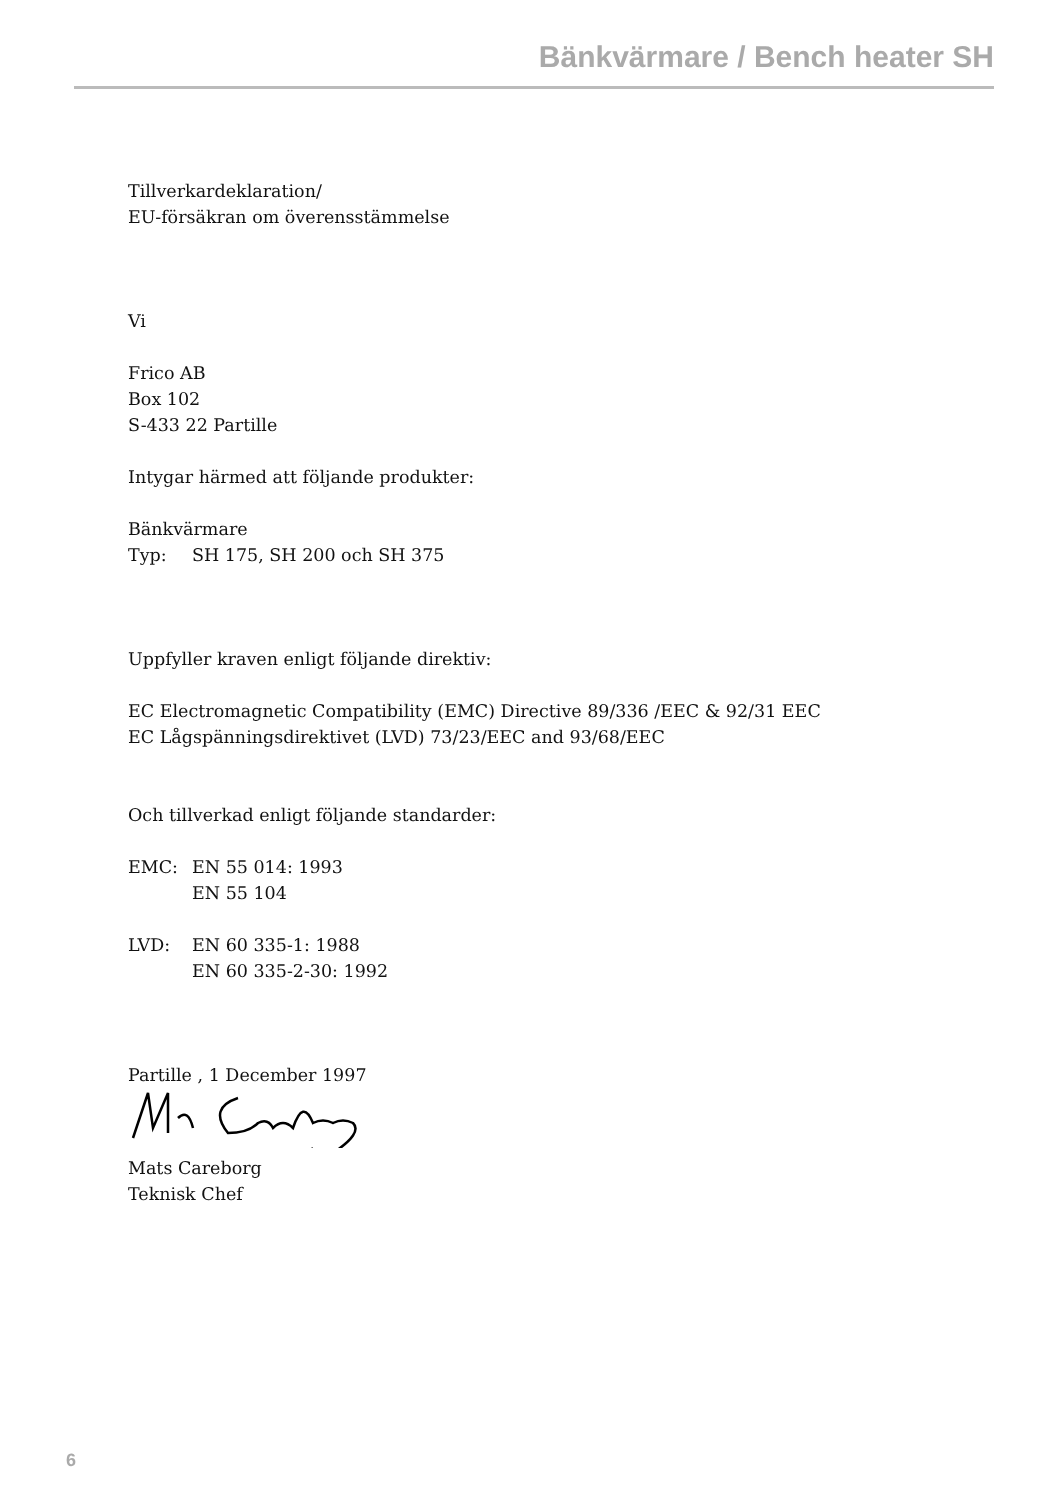Bänkvärmare / Bench heater SH
Tillverkardeklaration/
EU-försäkran om överensstämmelse
Vi
Frico AB
Box 102
S-433 22 Partille
Intygar härmed att följande produkter:
Bänkvärmare
Typ: SH 175, SH 200 och SH 375
Uppfyller kraven enligt följande direktiv:
EC Electromagnetic Compatibility (EMC) Directive 89/336 /EEC & 92/31 EEC
EC Lågspänningsdirektivet (LVD) 73/23/EEC and 93/68/EEC
Och tillverkad enligt följande standarder:
EMC: EN 55 014: 1993
EN 55 104
LVD: EN 60 335-1: 1988
EN 60 335-2-30: 1992
Partille , 1 December 1997
Mats Careborg
Teknisk Chef
6